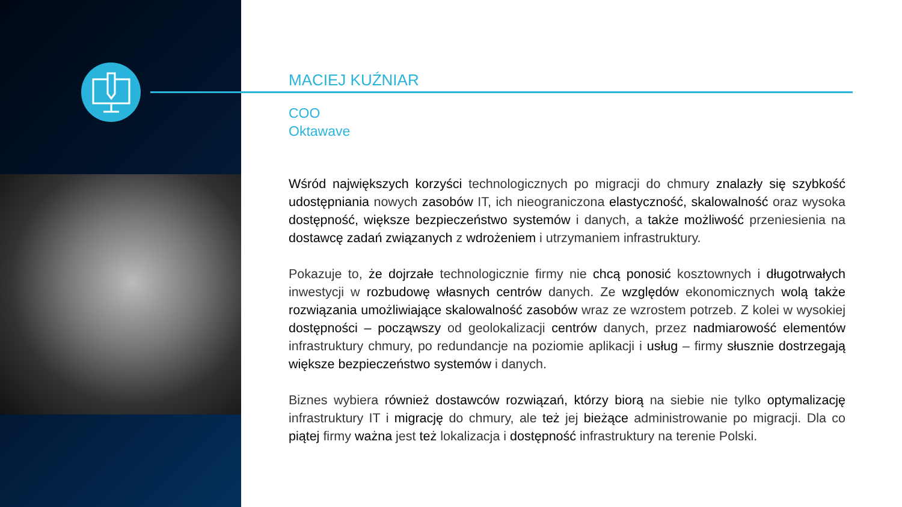MACIEJ KUŹNIAR
COO
Oktawave
Wśród największych korzyści technologicznych po migracji do chmury znalazły się szybkość udostępniania nowych zasobów IT, ich nieograniczona elastyczność, skalowalność oraz wysoka dostępność, większe bezpieczeństwo systemów i danych, a także możliwość przeniesienia na dostawcę zadań związanych z wdrożeniem i utrzymaniem infrastruktury.
Pokazuje to, że dojrzałe technologicznie firmy nie chcą ponosić kosztownych i długotrwałych inwestycji w rozbudowę własnych centrów danych. Ze względów ekonomicznych wolą także rozwiązania umożliwiające skalowalność zasobów wraz ze wzrostem potrzeb. Z kolei w wysokiej dostępności – począwszy od geolokalizacji centrów danych, przez nadmiarowość elementów infrastruktury chmury, po redundancje na poziomie aplikacji i usług – firmy słusznie dostrzegają większe bezpieczeństwo systemów i danych.
Biznes wybiera również dostawców rozwiązań, którzy biorą na siebie nie tylko optymalizację infrastruktury IT i migrację do chmury, ale też jej bieżące administrowanie po migracji. Dla co piątej firmy ważna jest też lokalizacja i dostępność infrastruktury na terenie Polski.